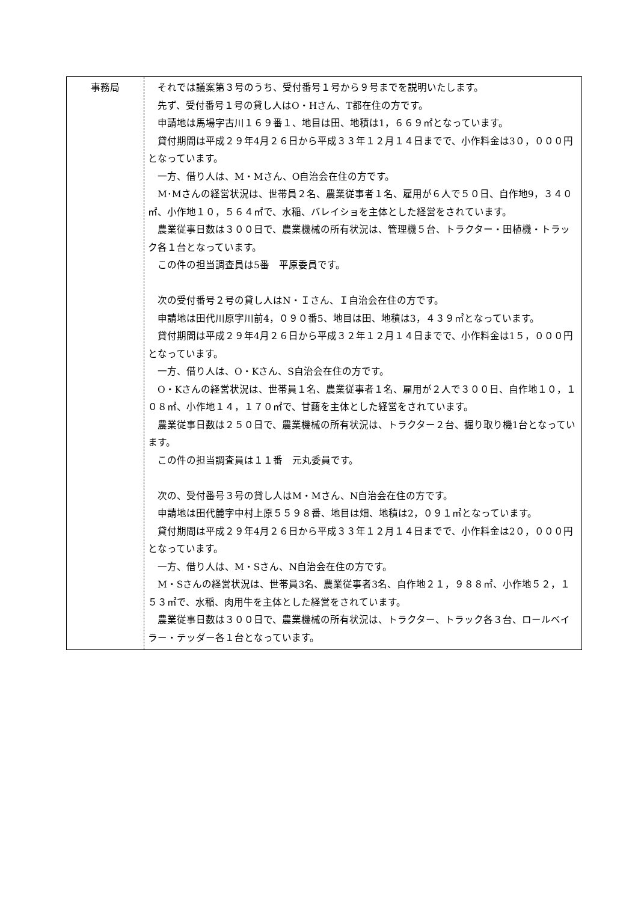| 事務局 | それでは議案第３号のうち、受付番号１号から９号までを説明いたします。 先ず、受付番号１号の貸し人はO・Hさん、T都在住の方です。 申請地は馬場字古川１６９番１、地目は田、地積は1，６６９㎡となっています。 貸付期間は平成２９年4月２６日から平成３３年１２月１４日までで、小作料金は3０，０００円となっています。 一方、借り人は、M・Mさん、O自治会在住の方です。 M･Mさんの経営状況は、世帯員２名、農業従事者１名、雇用が６人で５０日、自作地9，３４０㎡、小作地１０，５６４㎡で、水稲、バレイショを主体とした経営をされています。 農業従事日数は３００日で、農業機械の所有状況は、管理機５台、トラクター・田植機・トラック各１台となっています。 この件の担当調査員は5番 平原委員です。 次の受付番号２号の貸し人はN・Ｉさん、Ｉ自治会在住の方です。 申請地は田代川原字川前4，０９０番5、地目は田、地積は3，４３９㎡となっています。 貸付期間は平成２９年4月２６日から平成３２年１２月１４日までで、小作料金は1５，０００円となっています。 一方、借り人は、O・Kさん、S自治会在住の方です。 O・Kさんの経営状況は、世帯員１名、農業従事者１名、雇用が２人で３００日、自作地１０，１０８㎡、小作地１４，１７０㎡で、甘藷を主体とした経営をされています。 農業従事日数は２５０日で、農業機械の所有状況は、トラクター２台、掘り取り機1台となっています。 この件の担当調査員は１１番 元丸委員です。 次の、受付番号３号の貸し人はM・Mさん、N自治会在住の方です。 申請地は田代麓字中村上原５５９８番、地目は畑、地積は2，０９１㎡となっています。 貸付期間は平成２９年4月２６日から平成３３年１２月１４日までで、小作料金は2０，０００円となっています。 一方、借り人は、M・Sさん、N自治会在住の方です。 M・Sさんの経営状況は、世帯員3名、農業従事者3名、自作地２１，９８８㎡、小作地５２，１５３㎡で、水稲、肉用牛を主体とした経営をされています。 農業従事日数は３００日で、農業機械の所有状況は、トラクター、トラック各３台、ロールベイラー・テッダー各１台となっています。 |